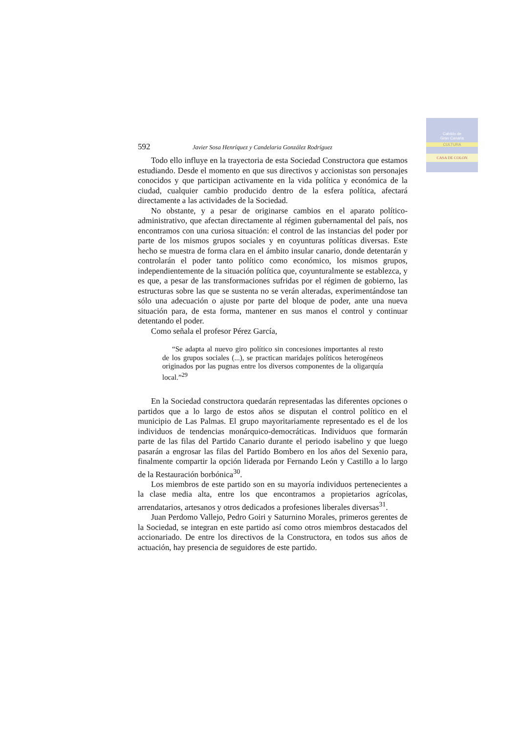Cabildo de
Gran Canaria
CULTURA
CASA DE COLON
592 Javier Sosa Henríquez y Candelaria González Rodríguez
Todo ello influye en la trayectoria de esta Sociedad Constructora que estamos estudiando. Desde el momento en que sus directivos y accionistas son personajes conocidos y que participan activamente en la vida política y económica de la ciudad, cualquier cambio producido dentro de la esfera política, afectará directamente a las actividades de la Sociedad.
No obstante, y a pesar de originarse cambios en el aparato político-administrativo, que afectan directamente al régimen gubernamental del país, nos encontramos con una curiosa situación: el control de las instancias del poder por parte de los mismos grupos sociales y en coyunturas políticas diversas. Este hecho se muestra de forma clara en el ámbito insular canario, donde detentarán y controlarán el poder tanto político como económico, los mismos grupos, independientemente de la situación política que, coyunturalmente se establezca, y es que, a pesar de las transformaciones sufridas por el régimen de gobierno, las estructuras sobre las que se sustenta no se verán alteradas, experimentándose tan sólo una adecuación o ajuste por parte del bloque de poder, ante una nueva situación para, de esta forma, mantener en sus manos el control y continuar detentando el poder.
Como señala el profesor Pérez García,
“Se adapta al nuevo giro político sin concesiones importantes al resto de los grupos sociales (...), se practican maridajes políticos heterogéneos originados por las pugnas entre los diversos componentes de la oligarquía local.”<sup>29</sup>
En la Sociedad constructora quedarán representadas las diferentes opciones o partidos que a lo largo de estos años se disputan el control político en el municipio de Las Palmas. El grupo mayoritariamente representado es el de los individuos de tendencias monárquico-democráticas. Individuos que formarán parte de las filas del Partido Canario durante el periodo isabelino y que luego pasarán a engrosar las filas del Partido Bombero en los años del Sexenio para, finalmente compartir la opción liderada por Fernando León y Castillo a lo largo de la Restauración borbónica<sup>30</sup>.
Los miembros de este partido son en su mayoría individuos pertenecientes a la clase media alta, entre los que encontramos a propietarios agrícolas, arrendatarios, artesanos y otros dedicados a profesiones liberales diversas<sup>31</sup>.
Juan Perdomo Vallejo, Pedro Goiri y Saturnino Morales, primeros gerentes de la Sociedad, se integran en este partido así como otros miembros destacados del accionariado. De entre los directivos de la Constructora, en todos sus años de actuación, hay presencia de seguidores de este partido.